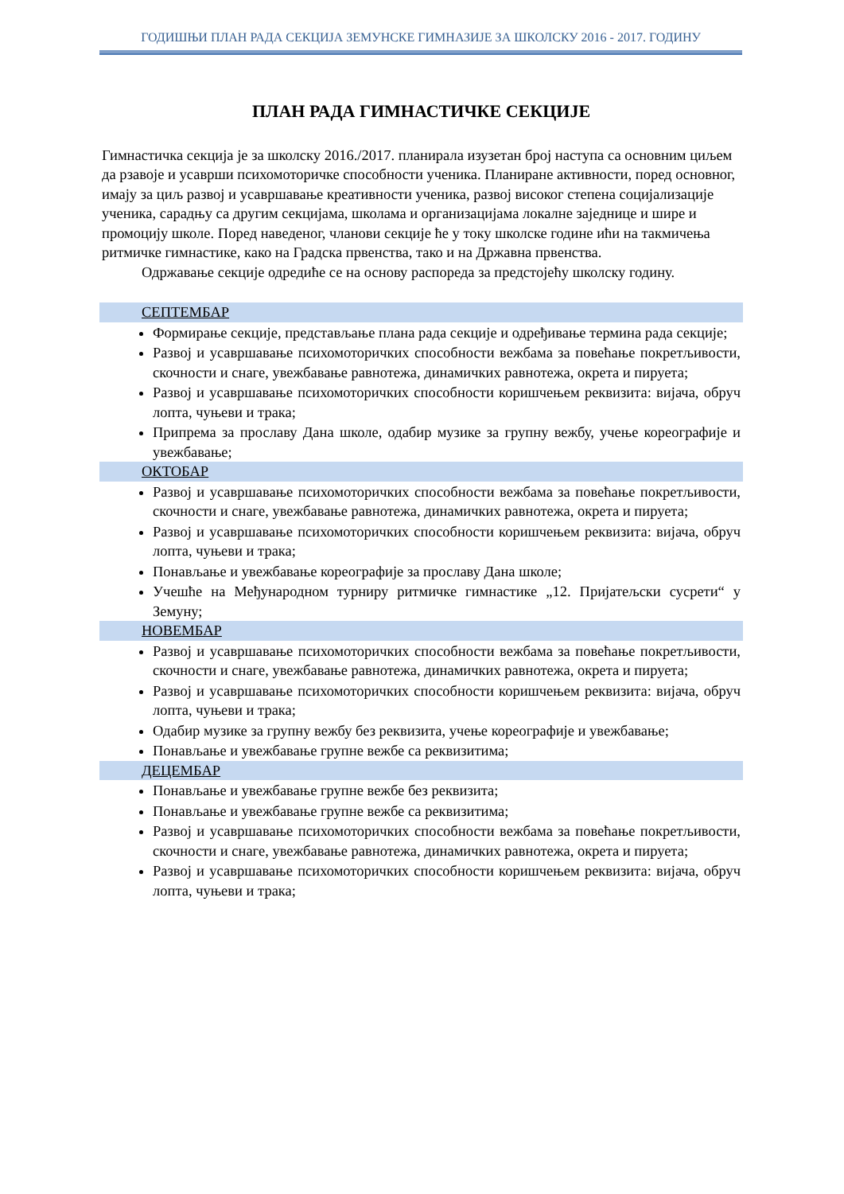ГОДИШЊИ ПЛАН РАДА СЕКЦИЈА ЗЕМУНСКЕ ГИМНАЗИЈЕ ЗА ШКОЛСКУ 2016 - 2017. ГОДИНУ
ПЛАН РАДА ГИМНАСТИЧКЕ СЕКЦИЈЕ
Гимнастичка секција је за школску 2016./2017. планирала изузетан број наступа са основним циљем да рзавоје и усаврши психомоторичке способности ученика. Планиране активности, поред основног, имају за циљ развој и усавршавање креативности ученика, развој високог степена социјализације ученика, сарадњу са другим секцијама, школама и организацијама локалне заједнице и шире и промоцију школе. Поред наведеног, чланови секције ће у току школске године ићи на такмичења ритмичке гимнастике, како на Градска првенства, тако и на Државна првенства.
Одржавање секције одредиће се на основу распореда за предстојећу школску годину.
СЕПТЕМБАР
Формирање секције, представљање плана рада секције и одређивање термина рада секције;
Развој и усавршавање психомоторичких способности вежбама за повећање покретљивости, скочности и снаге, увежбавање равнотежа, динамичких равнотежа, окрета и пируета;
Развој и усавршавање психомоторичких способности коришчењем реквизита: вијача, обруч лопта, чуњеви и трака;
Припрема за прославу Дана школе, одабир музике за групну вежбу, учење кореографије и увежбавање;
ОКТОБАР
Развој и усавршавање психомоторичких способности вежбама за повећање покретљивости, скочности и снаге, увежбавање равнотежа, динамичких равнотежа, окрета и пируета;
Развој и усавршавање психомоторичких способности коришчењем реквизита: вијача, обруч лопта, чуњеви и трака;
Понављање и увежбавање кореографије за прославу Дана школе;
Учешће на Међународном турниру ритмичке гимнастике „12. Пријатељски сусрети“ у Земуну;
НОВЕМБАР
Развој и усавршавање психомоторичких способности вежбама за повећање покретљивости, скочности и снаге, увежбавање равнотежа, динамичких равнотежа, окрета и пируета;
Развој и усавршавање психомоторичких способности коришчењем реквизита: вијача, обруч лопта, чуњеви и трака;
Одабир музике за групну вежбу без реквизита, учење кореографије и увежбавање;
Понављање и увежбавање групне вежбе са реквизитима;
ДЕЦЕМБАР
Понављање и увежбавање групне вежбе без реквизита;
Понављање и увежбавање групне вежбе са реквизитима;
Развој и усавршавање психомоторичких способности вежбама за повећање покретљивости, скочности и снаге, увежбавање равнотежа, динамичких равнотежа, окрета и пируета;
Развој и усавршавање психомоторичких способности коришчењем реквизита: вијача, обруч лопта, чуњеви и трака;